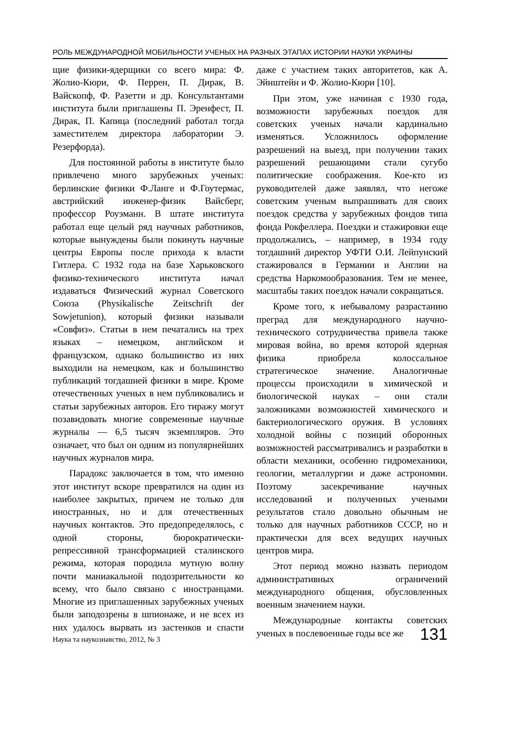РОЛЬ МЕЖДУНАРОДНОЙ МОБИЛЬНОСТИ УЧЕНЫХ НА РАЗНЫХ ЭТАПАХ ИСТОРИИ НАУКИ УКРАИНЫ
щие физики-ядерщики со всего мира: Ф. Жолио-Кюри, Ф. Перрен, П. Дирак, В. Вайскопф, Ф. Разетти и др. Консультантами института были приглашены П. Эренфест, П. Дирак, П. Капица (последний работал тогда заместителем директора лаборатории Э. Резерфорда).
Для постоянной работы в институте было привлечено много зарубежных ученых: берлинские физики Ф.Ланге и Ф.Гоутермас, австрийский инженер-физик Вайсберг, профессор Роуэманн. В штате института работал еще целый ряд научных работников, которые вынуждены были покинуть научные центры Европы после прихода к власти Гитлера. С 1932 года на базе Харьковского физико-технического института начал издаваться Физический журнал Советского Союза (Physikalische Zeitschrift der Sowjetunion), который физики называли «Совфиз». Статьи в нем печатались на трех языках – немецком, английском и французском, однако большинство из них выходили на немецком, как и большинство публикаций тогдашней физики в мире. Кроме отечественных ученых в нем публиковались и статьи зарубежных авторов. Его тиражу могут позавидовать многие современные научные журналы — 6,5 тысяч экземпляров. Это означает, что был он одним из популярнейших научных журналов мира.
Парадокс заключается в том, что именно этот институт вскоре превратился на один из наиболее закрытых, причем не только для иностранных, но и для отечественных научных контактов. Это предопределялось, с одной стороны, бюрократически-репрессивной трансформацией сталинского режима, которая породила мутную волну почти маниакальной подозрительности ко всему, что было связано с иностранцами. Многие из приглашенных зарубежных ученых были заподозрены в шпионаже, и не всех из них удалось вырвать из застенков и спасти даже с участием таких авторитетов, как А. Эйнштейн и Ф. Жолио-Кюри [10].
При этом, уже начиная с 1930 года, возможности зарубежных поездок для советских ученых начали кардинально изменяться. Усложнилось оформление разрешений на выезд, при получении таких разрешений решающими стали сугубо политические соображения. Кое-кто из руководителей даже заявлял, что негоже советским ученым выпрашивать для своих поездок средства у зарубежных фондов типа фонда Рокфеллера. Поездки и стажировки еще продолжались, – например, в 1934 году тогдашний директор УФТИ О.И. Лейпунский стажировался в Германии и Англии на средства Наркомообразования. Тем не менее, масштабы таких поездок начали сокращаться.
Кроме того, к небывалому разрастанию преград для международного научно-технического сотрудничества привела также мировая война, во время которой ядерная физика приобрела колоссальное стратегическое значение. Аналогичные процессы происходили в химической и биологической науках – они стали заложниками возможностей химического и бактериологического оружия. В условиях холодной войны с позиций оборонных возможностей рассматривались и разработки в области механики, особенно гидромеханики, геологии, металлургии и даже астрономии. Поэтому засекречивание научных исследований и полученных учеными результатов стало довольно обычным не только для научных работников СССР, но и практически для всех ведущих научных центров мира.
Этот период можно назвать периодом административных ограничений международного общения, обусловленных военным значением науки.
Международные контакты советских ученых в послевоенные годы все же
Наука та наукознавство, 2012, № 3 131